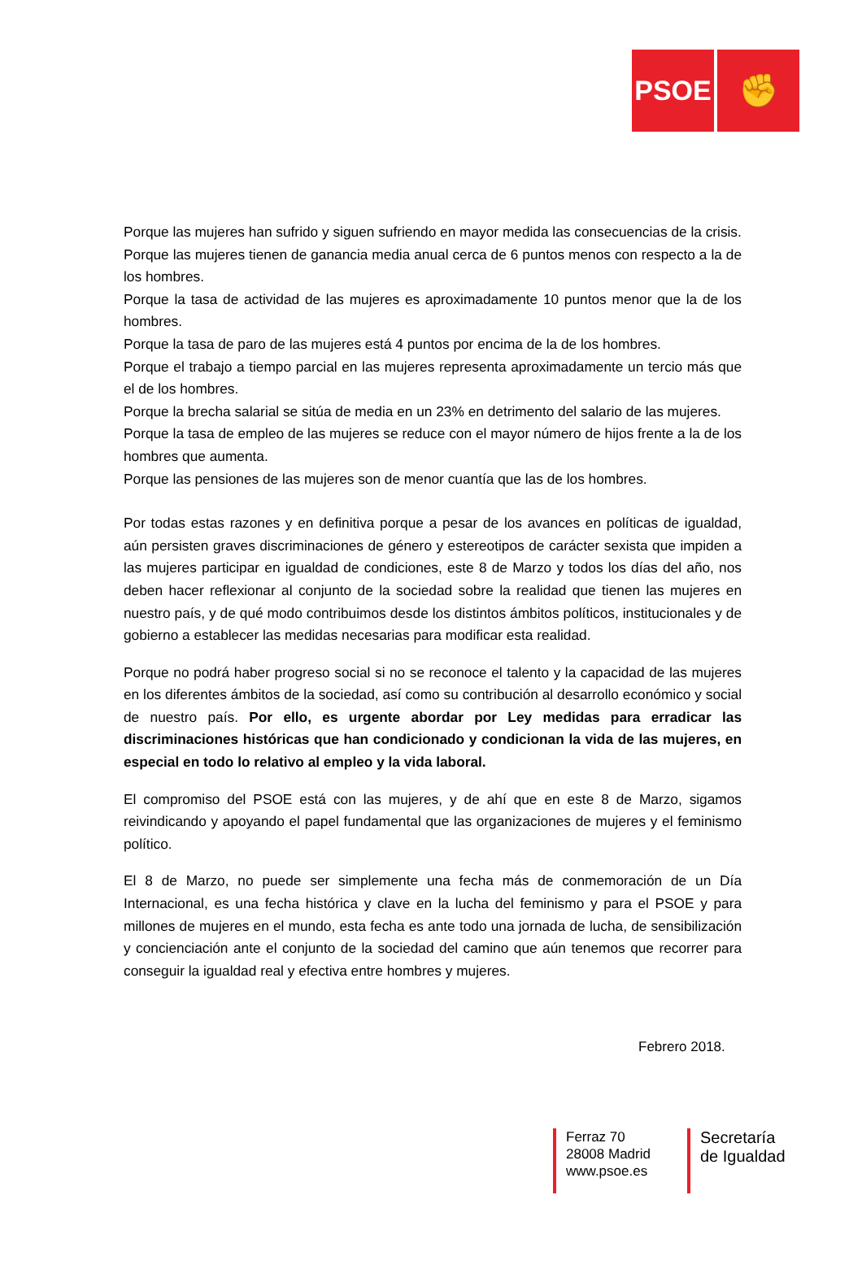PSOE
✊
Porque las mujeres han sufrido y siguen sufriendo en mayor medida las consecuencias de la crisis.
Porque las mujeres tienen de ganancia media anual cerca de 6 puntos menos con respecto a la de los hombres.
Porque la tasa de actividad de las mujeres es aproximadamente 10 puntos menor que la de los hombres.
Porque la tasa de paro de las mujeres está 4 puntos por encima de la de los hombres.
Porque el trabajo a tiempo parcial en las mujeres representa aproximadamente un tercio más que el de los hombres.
Porque la brecha salarial se sitúa de media en un 23% en detrimento del salario de las mujeres.
Porque la tasa de empleo de las mujeres se reduce con el mayor número de hijos frente a la de los hombres que aumenta.
Porque las pensiones de las mujeres son de menor cuantía que las de los hombres.
Por todas estas razones y en definitiva porque a pesar de los avances en políticas de igualdad, aún persisten graves discriminaciones de género y estereotipos de carácter sexista que impiden a las mujeres participar en igualdad de condiciones, este 8 de Marzo y todos los días del año, nos deben hacer reflexionar al conjunto de la sociedad sobre la realidad que tienen las mujeres en nuestro país, y de qué modo contribuimos desde los distintos ámbitos políticos, institucionales y de gobierno a establecer las medidas necesarias para modificar esta realidad.
Porque no podrá haber progreso social si no se reconoce el talento y la capacidad de las mujeres en los diferentes ámbitos de la sociedad, así como su contribución al desarrollo económico y social de nuestro país. Por ello, es urgente abordar por Ley medidas para erradicar las discriminaciones históricas que han condicionado y condicionan la vida de las mujeres, en especial en todo lo relativo al empleo y la vida laboral.
El compromiso del PSOE está con las mujeres, y de ahí que en este 8 de Marzo, sigamos reivindicando y apoyando el papel fundamental que las organizaciones de mujeres y el feminismo político.
El 8 de Marzo, no puede ser simplemente una fecha más de conmemoración de un Día Internacional, es una fecha histórica y clave en la lucha del feminismo y para el PSOE y para millones de mujeres en el mundo, esta fecha es ante todo una jornada de lucha, de sensibilización y concienciación ante el conjunto de la sociedad del camino que aún tenemos que recorrer para conseguir la igualdad real y efectiva entre hombres y mujeres.
Febrero 2018.
Ferraz 70
28008 Madrid
www.psoe.es
Secretaría
de Igualdad